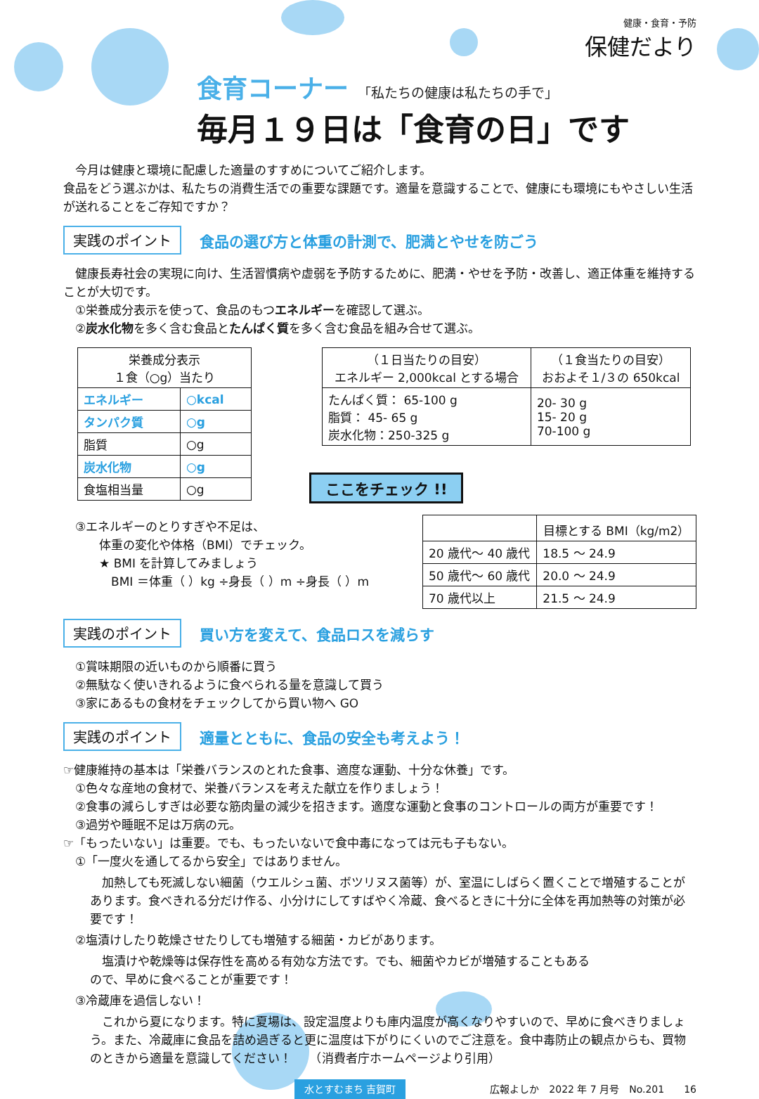健康・食育・予防
保健だより
食育コーナー 「私たちの健康は私たちの手で」
毎月１９日は「食育の日」です
　今月は健康と環境に配慮した適量のすすめについてご紹介します。
食品をどう選ぶかは、私たちの消費生活での重要な課題です。適量を意識することで、健康にも環境にもやさしい生活が送れることをご存知ですか？
実践のポイント 食品の選び方と体重の計測で、肥満とやせを防ごう
　健康長寿社会の実現に向け、生活習慣病や虚弱を予防するために、肥満・やせを予防・改善し、適正体重を維持することが大切です。
　①栄養成分表示を使って、食品のもつエネルギーを確認して選ぶ。
　②炭水化物を多く含む食品とたんぱく質を多く含む食品を組み合せて選ぶ。
| 栄養成分表示 １食（○g）当たり | |
| --- | --- |
| エネルギー | ○kcal |
| タンパク質 | ○g |
| 脂質 | ○g |
| 炭水化物 | ○g |
| 食塩相当量 | ○g |
| （１日当たりの目安） エネルギー 2,000kcal とする場合 | （１食当たりの目安） おおよそ１/３の 650kcal |
| --- | --- |
| たんぱく質： 65-100 g 脂質： 45- 65 g 炭水化物：250-325 g | 20- 30 g 15- 20 g 70-100 g |
ここをチェック !!
　③エネルギーのとりすぎや不足は、
　　　体重の変化や体格（BMI）でチェック。
　　　★ BMI を計算してみましょう
　　　　BMI ＝体重（ ）kg ÷身長（ ）m ÷身長（ ）m
| | 目標とする BMI（kg/m2） |
| --- | --- |
| 20 歳代～ 40 歳代 | 18.5 ～ 24.9 |
| 50 歳代～ 60 歳代 | 20.0 ～ 24.9 |
| 70 歳代以上 | 21.5 ～ 24.9 |
実践のポイント 買い方を変えて、食品ロスを減らす
　①賞味期限の近いものから順番に買う
　②無駄なく使いきれるように食べられる量を意識して買う
　③家にあるもの食材をチェックしてから買い物へ GO
実践のポイント 適量とともに、食品の安全も考えよう！
☞健康維持の基本は「栄養バランスのとれた食事、適度な運動、十分な休養」です。
　①色々な産地の食材で、栄養バランスを考えた献立を作りましょう！
　②食事の減らしすぎは必要な筋肉量の減少を招きます。適度な運動と食事のコントロールの両方が重要です！
　③過労や睡眠不足は万病の元。
☞「もったいない」は重要。でも、もったいないで食中毒になっては元も子もない。
　①「一度火を通してるから安全」ではありません。
　加熱しても死滅しない細菌（ウエルシュ菌、ボツリヌス菌等）が、室温にしばらく置くことで増殖することがあります。食べきれる分だけ作る、小分けにしてすばやく冷蔵、食べるときに十分に全体を再加熱等の対策が必要です！
　②塩漬けしたり乾燥させたりしても増殖する細菌・カビがあります。
　塩漬けや乾燥等は保存性を高める有効な方法です。でも、細菌やカビが増殖することもあるので、早めに食べることが重要です！
　③冷蔵庫を過信しない！
　これから夏になります。特に夏場は、設定温度よりも庫内温度が高くなりやすいので、早めに食べきりましょう。また、冷蔵庫に食品を詰め過ぎると更に温度は下がりにくいのでご注意を。食中毒防止の観点からも、買物のときから適量を意識してください！　　（消費者庁ホームページより引用）
水とすむまち 吉賀町 広報よしか　2022 年 7 月号　No.201　　16